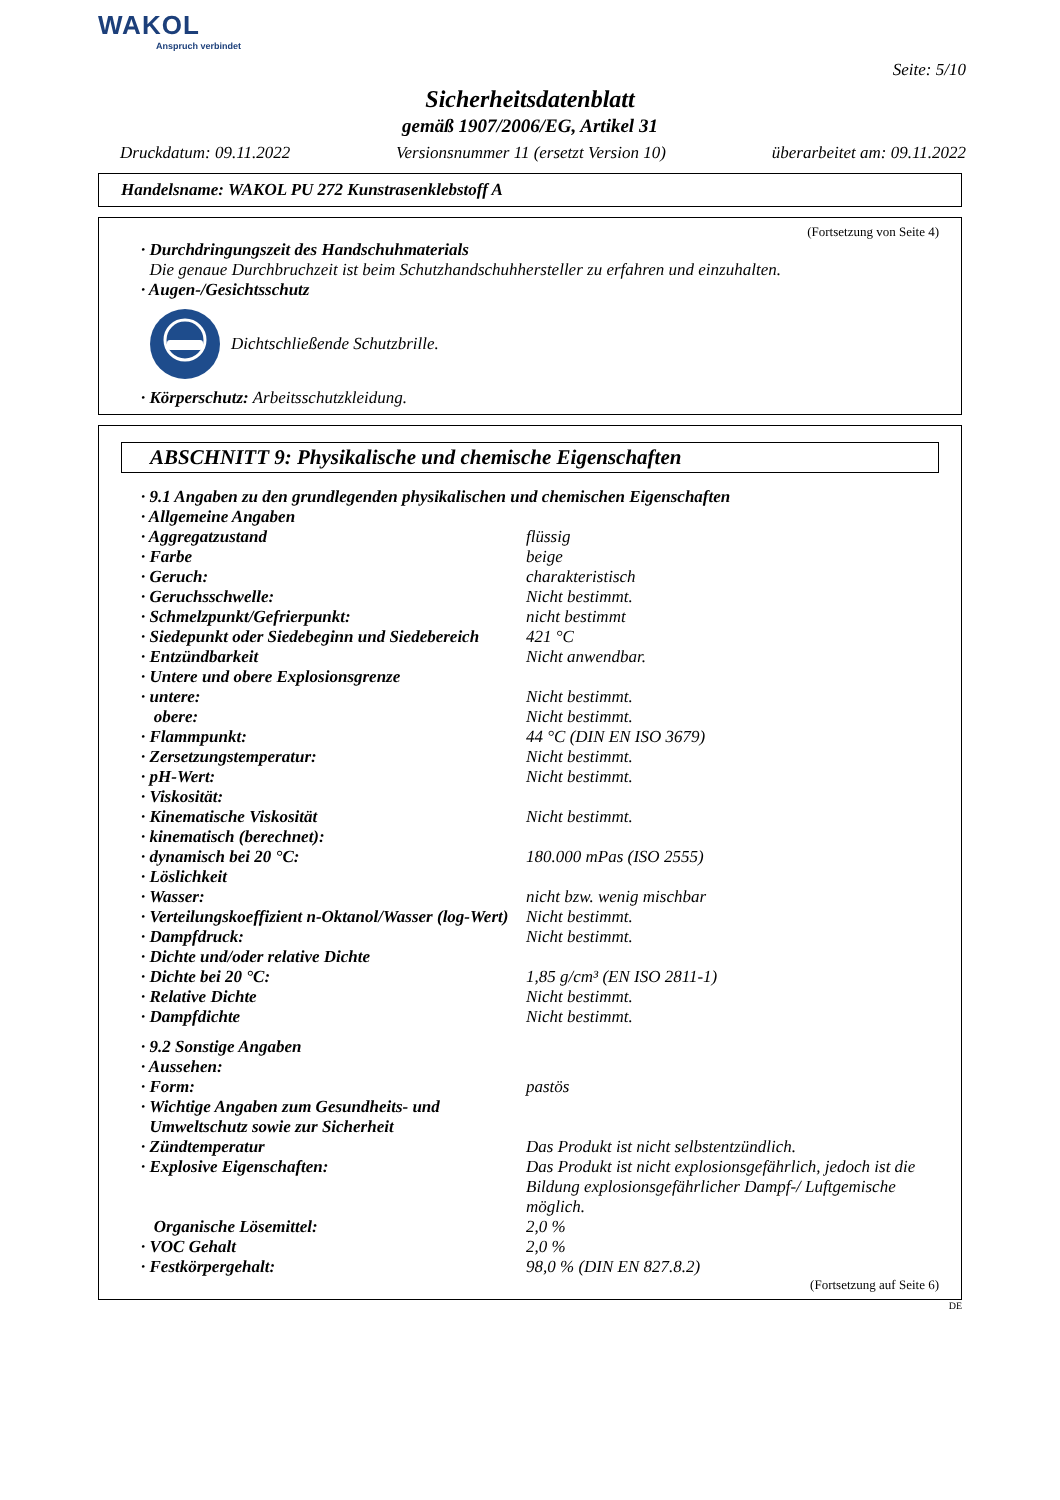WAKOL
Anspruch verbindet
Seite: 5/10
Sicherheitsdatenblatt
gemäß 1907/2006/EG, Artikel 31
Druckdatum: 09.11.2022 Versionsnummer 11 (ersetzt Version 10) überarbeitet am: 09.11.2022
Handelsname: WAKOL PU 272 Kunstrasenklebstoff A
(Fortsetzung von Seite 4)
· Durchdringungszeit des Handschuhmaterials
Die genaue Durchbruchzeit ist beim Schutzhandschuhhersteller zu erfahren und einzuhalten.
· Augen-/Gesichtsschutz
Dichtschließende Schutzbrille.
· Körperschutz: Arbeitsschutzkleidung.
ABSCHNITT 9: Physikalische und chemische Eigenschaften
| · 9.1 Angaben zu den grundlegenden physikalischen und chemischen Eigenschaften | |
| · Allgemeine Angaben | |
| · Aggregatzustand | flüssig |
| · Farbe | beige |
| · Geruch: | charakteristisch |
| · Geruchsschwelle: | Nicht bestimmt. |
| · Schmelzpunkt/Gefrierpunkt: | nicht bestimmt |
| · Siedepunkt oder Siedebeginn und Siedebereich | 421 °C |
| · Entzündbarkeit | Nicht anwendbar. |
| · Untere und obere Explosionsgrenze | |
| · untere: | Nicht bestimmt. |
| obere: | Nicht bestimmt. |
| · Flammpunkt: | 44 °C (DIN EN ISO 3679) |
| · Zersetzungstemperatur: | Nicht bestimmt. |
| · pH-Wert: | Nicht bestimmt. |
| · Viskosität: | |
| · Kinematische Viskosität | Nicht bestimmt. |
| · kinematisch (berechnet): | |
| · dynamisch bei 20 °C: | 180.000 mPas (ISO 2555) |
| · Löslichkeit | |
| · Wasser: | nicht bzw. wenig mischbar |
| · Verteilungskoeffizient n-Oktanol/Wasser (log-Wert) | Nicht bestimmt. |
| · Dampfdruck: | Nicht bestimmt. |
| · Dichte und/oder relative Dichte | |
| · Dichte bei 20 °C: | 1,85 g/cm³ (EN ISO 2811-1) |
| · Relative Dichte | Nicht bestimmt. |
| · Dampfdichte | Nicht bestimmt. |
| · 9.2 Sonstige Angaben | |
| · Aussehen: | |
| · Form: | pastös |
| · Wichtige Angaben zum Gesundheits- und Umweltschutz sowie zur Sicherheit | |
| · Zündtemperatur | Das Produkt ist nicht selbstentzündlich. |
| · Explosive Eigenschaften: | Das Produkt ist nicht explosionsgefährlich, jedoch ist die Bildung explosionsgefährlicher Dampf-/ Luftgemische möglich. |
| Organische Lösemittel: | 2,0 % |
| · VOC Gehalt | 2,0 % |
| · Festkörpergehalt: | 98,0 % (DIN EN 827.8.2) |
(Fortsetzung auf Seite 6)
DE